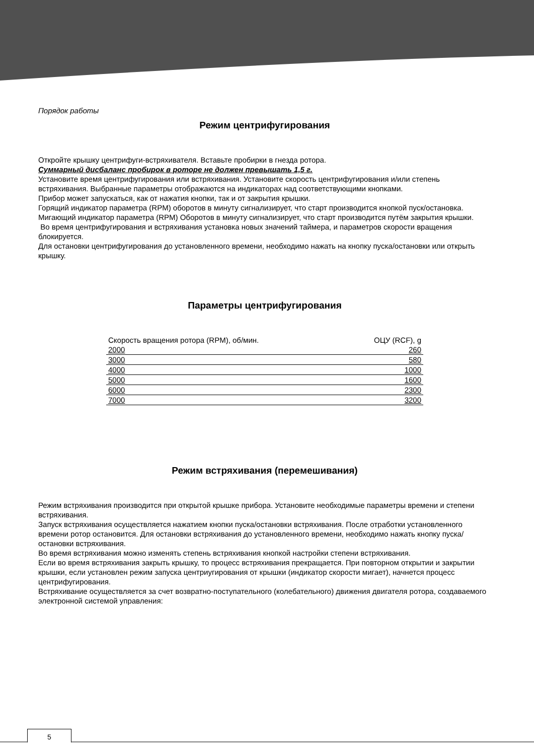Порядок работы
Режим центрифугирования
Откройте крышку центрифуги-встряхивателя. Вставьте пробирки в гнезда ротора.
Суммарный дисбаланс пробирок в роторе не должен превышать 1,5 г.
Установите время центрифугирования или встряхивания. Установите скорость центрифугирования и/или степень встряхивания. Выбранные параметры отображаются на индикаторах над соответствующими кнопками.
Прибор может запускаться, как от нажатия кнопки, так и от закрытия крышки.
Горящий индикатор параметра (RPM) оборотов в минуту сигнализирует, что старт производится кнопкой пуск/остановка.
Мигающий индикатор параметра (RPM) Оборотов в минуту сигнализирует, что старт производится путём закрытия крышки.
Во время центрифугирования и встряхивания установка новых значений таймера, и параметров скорости вращения блокируется.
Для остановки центрифугирования до установленного времени, необходимо нажать на кнопку пуска/остановки или открыть крышку.
Параметры центрифугирования
| Скорость вращения ротора (RPM), об/мин. | ОЦУ (RCF), g |
| --- | --- |
| 2000 | 260 |
| 3000 | 580 |
| 4000 | 1000 |
| 5000 | 1600 |
| 6000 | 2300 |
| 7000 | 3200 |
Режим встряхивания (перемешивания)
Режим встряхивания производится при открытой крышке прибора. Установите необходимые параметры времени и степени встряхивания.
Запуск встряхивания осуществляется нажатием кнопки пуска/остановки встряхивания. После отработки установленного времени ротор остановится. Для остановки встряхивания до установленного времени, необходимо нажать кнопку пуска/остановки встряхивания.
Во время встряхивания можно изменять степень встряхивания кнопкой настройки степени встряхивания.
Если во время встряхивания закрыть крышку, то процесс встряхивания прекращается. При повторном открытии и закрытии крышки, если установлен режим запуска центриугирования от крышки (индикатор скорости мигает), начнется процесс центрифугирования.
Встряхивание осуществляется за счет возвратно-поступательного (колебательного) движения двигателя ротора, создаваемого электронной системой управления:
5